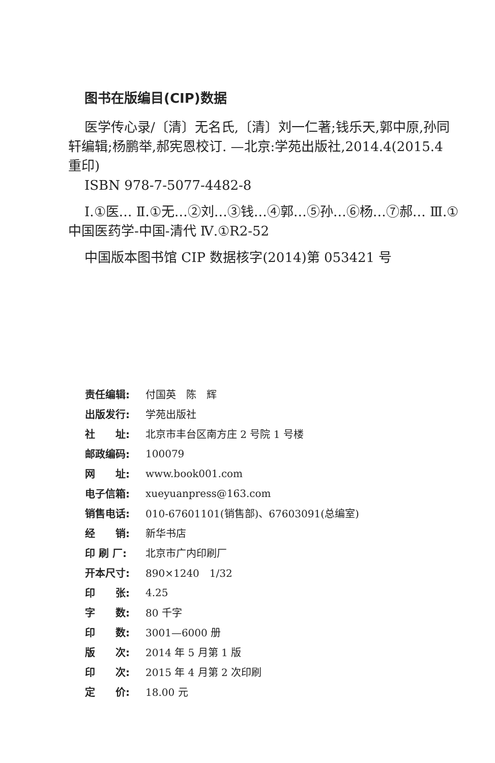图书在版编目(CIP)数据
医学传心录/〔清〕无名氏,〔清〕刘一仁著;钱乐天,郭中原,孙同轩编辑;杨鹏举,郝宪恩校订. —北京:学苑出版社,2014.4(2015.4 重印)
ISBN 978-7-5077-4482-8
Ⅰ.①医… Ⅱ.①无…②刘…③钱…④郭…⑤孙…⑥杨…⑦郝… Ⅲ.①中国医药学-中国-清代 Ⅳ.①R2-52
中国版本图书馆 CIP 数据核字(2014)第 053421 号
| 责任编辑: | 付国英 陈 辉 |
| 出版发行: | 学苑出版社 |
| 社 址: | 北京市丰台区南方庄 2 号院 1 号楼 |
| 邮政编码: | 100079 |
| 网 址: | www.book001.com |
| 电子信箱: | xueyuanpress@163.com |
| 销售电话: | 010-67601101(销售部)、67603091(总编室) |
| 经 销: | 新华书店 |
| 印 刷 厂: | 北京市广内印刷厂 |
| 开本尺寸: | 890×1240 1/32 |
| 印 张: | 4.25 |
| 字 数: | 80 千字 |
| 印 数: | 3001—6000 册 |
| 版 次: | 2014 年 5 月第 1 版 |
| 印 次: | 2015 年 4 月第 2 次印刷 |
| 定 价: | 18.00 元 |